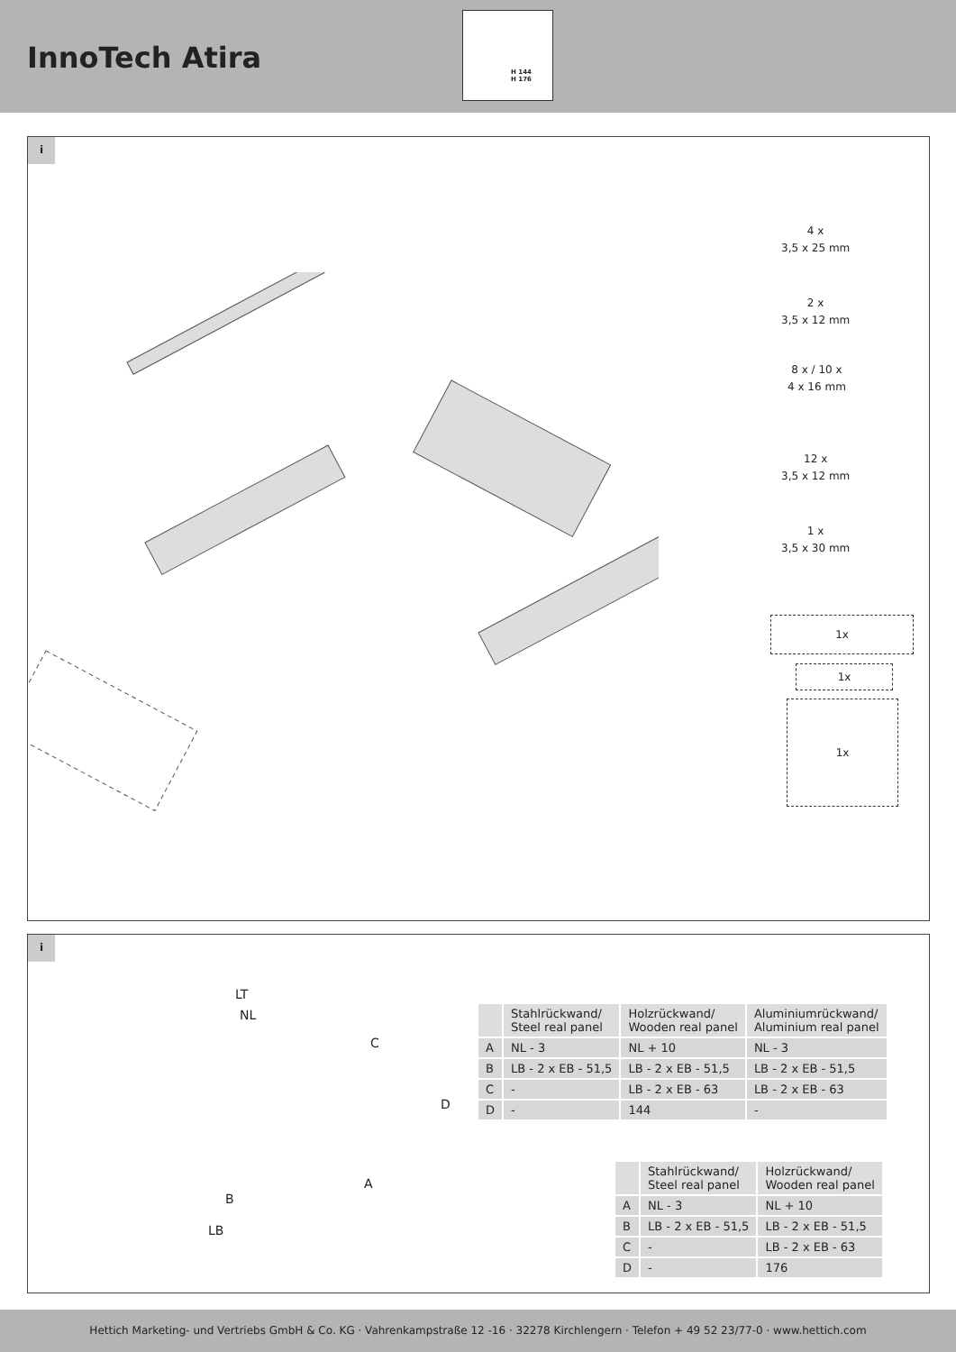InnoTech Atira
H 144
H 176
i
4 x
3,5 x 25 mm
2 x
3,5 x 12 mm
8 x / 10 x
4 x 16 mm
12 x
3,5 x 12 mm
1 x
3,5 x 30 mm
1x
1x
1x
i
LT
NL
C
D
A
B
LB
| | Stahlrückwand/ Steel real panel | Holzrückwand/ Wooden real panel | Aluminiumrückwand/ Aluminium real panel |
| --- | --- | --- | --- |
| A | NL - 3 | NL + 10 | NL - 3 |
| B | LB - 2 x EB - 51,5 | LB - 2 x EB - 51,5 | LB - 2 x EB - 51,5 |
| C | - | LB - 2 x EB - 63 | LB - 2 x EB - 63 |
| D | - | 144 | - |
| | Stahlrückwand/ Steel real panel | Holzrückwand/ Wooden real panel |
| --- | --- | --- |
| A | NL - 3 | NL + 10 |
| B | LB - 2 x EB - 51,5 | LB - 2 x EB - 51,5 |
| C | - | LB - 2 x EB - 63 |
| D | - | 176 |
Hettich Marketing- und Vertriebs GmbH & Co. KG · Vahrenkampstraße 12 -16 · 32278 Kirchlengern · Telefon + 49 52 23/77-0 · www.hettich.com